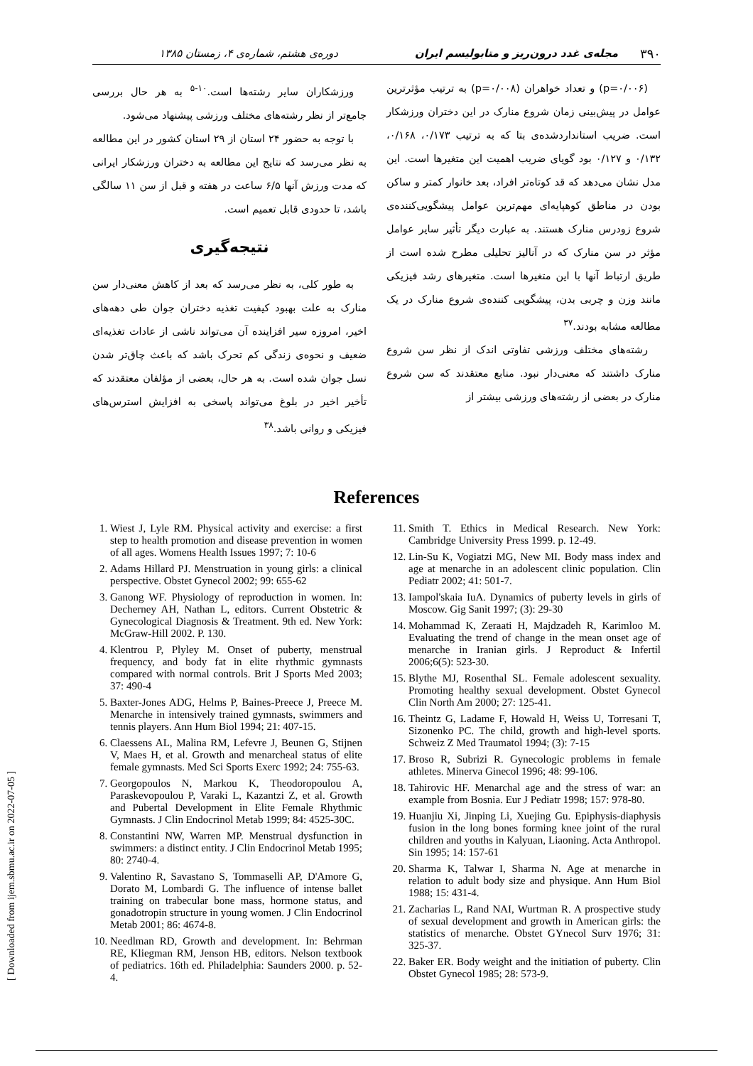۳۹۰ مجله‌ی غدد درون‌ریز و متابولیسم ایران دوره‌ی هشتم، شماره‌ی ۴، زمستان ۱۳۸۵
(p=۰/۰۰۶) و تعداد خواهران (p=۰/۰۰۸) به ترتیب مؤثرترین عوامل در پیش‌بینی زمان شروع منارک در این دختران ورزشکار است. ضریب استانداردشده‌ی بتا که به ترتیب ۰/۱۷۳، ۰/۱۶۸، ۰/۱۳۲ و ۰/۱۲۷ بود گویای ضریب اهمیت این متغیرها است. این مدل نشان می‌دهد که قد کوتاه‌تر افراد، بعد خانوار کمتر و ساکن بودن در مناطق کوهپایه‌ای مهم‌ترین عوامل پیشگویی‌کننده‌ی شروع زودرس منارک هستند. به عبارت دیگر تأثیر سایر عوامل مؤثر در سن منارک که در آنالیز تحلیلی مطرح شده است از طریق ارتباط آنها با این متغیرها است. متغیرهای رشد فیزیکی مانند وزن و چربی بدن، پیشگویی کننده‌ی شروع منارک در یک مطالعه مشابه بودند.<sup>۳۷</sup>
رشته‌های مختلف ورزشی تفاوتی اندک از نظر سن شروع منارک داشتند که معنی‌دار نبود. منابع معتقدند که سن شروع منارک در بعضی از رشته‌های ورزشی بیشتر از
ورزشکاران سایر رشته‌ها است.<sup>۱۰-۵</sup> به هر حال بررسی جامع‌تر از نظر رشته‌های مختلف ورزشی پیشنهاد می‌شود.
با توجه به حضور ۲۴ استان از ۲۹ استان کشور در این مطالعه به نظر می‌رسد که نتایج این مطالعه به دختران ورزشکار ایرانی که مدت ورزش آنها ۶/۵ ساعت در هفته و قبل از سن ۱۱ سالگی باشد، تا حدودی قابل تعمیم است.
نتیجه‌گیری
به طور کلی، به نظر می‌رسد که بعد از کاهش معنی‌دار سن منارک به علت بهبود کیفیت تغذیه دختران جوان طی دهه‌های اخیر، امروزه سیر افزاینده آن می‌تواند ناشی از عادات تغذیه‌ای ضعیف و نحوه‌ی زندگی کم تحرک باشد که باعث چاق‌تر شدن نسل جوان شده است. به هر حال، بعضی از مؤلفان معتقدند که تأخیر اخیر در بلوغ می‌تواند پاسخی به افزایش استرس‌های فیزیکی و روانی باشد.<sup>۳۸</sup>
References
1. Wiest J, Lyle RM. Physical activity and exercise: a first step to health promotion and disease prevention in women of all ages. Womens Health Issues 1997; 7: 10-6
2. Adams Hillard PJ. Menstruation in young girls: a clinical perspective. Obstet Gynecol 2002; 99: 655-62
3. Ganong WF. Physiology of reproduction in women. In: Decherney AH, Nathan L, editors. Current Obstetric & Gynecological Diagnosis & Treatment. 9th ed. New York: McGraw-Hill 2002. P. 130.
4. Klentrou P, Plyley M. Onset of puberty, menstrual frequency, and body fat in elite rhythmic gymnasts compared with normal controls. Brit J Sports Med 2003; 37: 490-4
5. Baxter-Jones ADG, Helms P, Baines-Preece J, Preece M. Menarche in intensively trained gymnasts, swimmers and tennis players. Ann Hum Biol 1994; 21: 407-15.
6. Claessens AL, Malina RM, Lefevre J, Beunen G, Stijnen V, Maes H, et al. Growth and menarcheal status of elite female gymnasts. Med Sci Sports Exerc 1992; 24: 755-63.
7. Georgopoulos N, Markou K, Theodoropoulou A, Paraskevopoulou P, Varaki L, Kazantzi Z, et al. Growth and Pubertal Development in Elite Female Rhythmic Gymnasts. J Clin Endocrinol Metab 1999; 84: 4525-30C.
8. Constantini NW, Warren MP. Menstrual dysfunction in swimmers: a distinct entity. J Clin Endocrinol Metab 1995; 80: 2740-4.
9. Valentino R, Savastano S, Tommaselli AP, D'Amore G, Dorato M, Lombardi G. The influence of intense ballet training on trabecular bone mass, hormone status, and gonadotropin structure in young women. J Clin Endocrinol Metab 2001; 86: 4674-8.
10. Needlman RD, Growth and development. In: Behrman RE, Kliegman RM, Jenson HB, editors. Nelson textbook of pediatrics. 16th ed. Philadelphia: Saunders 2000. p. 52-4.
11. Smith T. Ethics in Medical Research. New York: Cambridge University Press 1999. p. 12-49.
12. Lin-Su K, Vogiatzi MG, New MI. Body mass index and age at menarche in an adolescent clinic population. Clin Pediatr 2002; 41: 501-7.
13. Iampol'skaia IuA. Dynamics of puberty levels in girls of Moscow. Gig Sanit 1997; (3): 29-30
14. Mohammad K, Zeraati H, Majdzadeh R, Karimloo M. Evaluating the trend of change in the mean onset age of menarche in Iranian girls. J Reproduct & Infertil 2006;6(5): 523-30.
15. Blythe MJ, Rosenthal SL. Female adolescent sexuality. Promoting healthy sexual development. Obstet Gynecol Clin North Am 2000; 27: 125-41.
16. Theintz G, Ladame F, Howald H, Weiss U, Torresani T, Sizonenko PC. The child, growth and high-level sports. Schweiz Z Med Traumatol 1994; (3): 7-15
17. Broso R, Subrizi R. Gynecologic problems in female athletes. Minerva Ginecol 1996; 48: 99-106.
18. Tahirovic HF. Menarchal age and the stress of war: an example from Bosnia. Eur J Pediatr 1998; 157: 978-80.
19. Huanjiu Xi, Jinping Li, Xuejing Gu. Epiphysis-diaphysis fusion in the long bones forming knee joint of the rural children and youths in Kalyuan, Liaoning. Acta Anthropol. Sin 1995; 14: 157-61
20. Sharma K, Talwar I, Sharma N. Age at menarche in relation to adult body size and physique. Ann Hum Biol 1988; 15: 431-4.
21. Zacharias L, Rand NAI, Wurtman R. A prospective study of sexual development and growth in American girls: the statistics of menarche. Obstet GYnecol Surv 1976; 31: 325-37.
22. Baker ER. Body weight and the initiation of puberty. Clin Obstet Gynecol 1985; 28: 573-9.
[ Downloaded from ijem.sbmu.ac.ir on 2022-07-05 ]